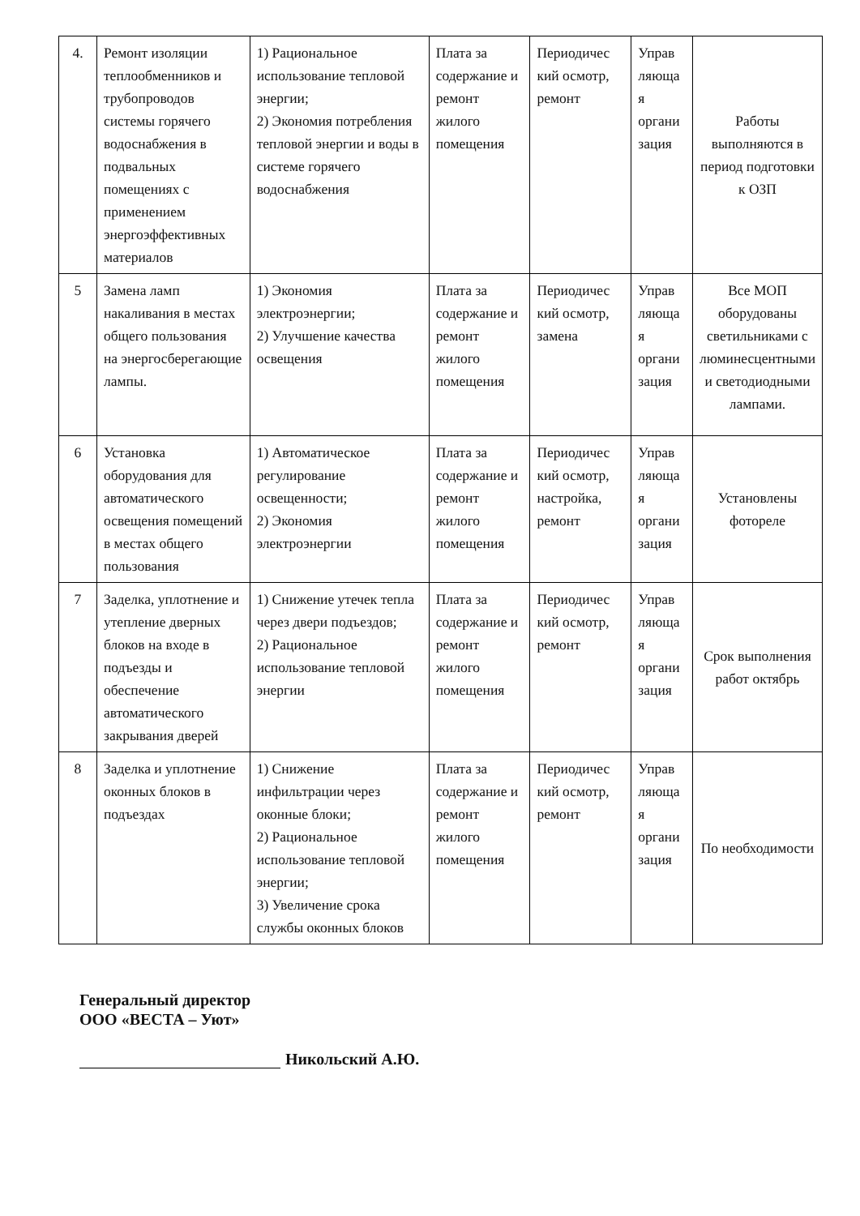| 4. | Ремонт изоляции теплообменников и трубопроводов системы горячего водоснабжения в подвальных помещениях с применением энергоэффективных материалов | 1) Рациональное использование тепловой энергии; 2) Экономия потребления тепловой энергии и воды в системе горячего водоснабжения | Плата за содержание и ремонт жилого помещения | Периодичес кий осмотр, ремонт | Управ ляюща я органи зация | Работы выполняются в период подготовки к ОЗП |
| 5 | Замена ламп накаливания в местах общего пользования на энергосберегающие лампы. | 1) Экономия электроэнергии; 2) Улучшение качества освещения | Плата за содержание и ремонт жилого помещения | Периодичес кий осмотр, замена | Управ ляюща я органи зация | Все МОП оборудованы светильниками с люминесцентными и светодиодными лампами. |
| 6 | Установка оборудования для автоматического освещения помещений в местах общего пользования | 1) Автоматическое регулирование освещенности; 2) Экономия электроэнергии | Плата за содержание и ремонт жилого помещения | Периодичес кий осмотр, настройка, ремонт | Управ ляюща я органи зация | Установлены фотореле |
| 7 | Заделка, уплотнение и утепление дверных блоков на входе в подъезды и обеспечение автоматического закрывания дверей | 1) Снижение утечек тепла через двери подъездов; 2) Рациональное использование тепловой энергии | Плата за содержание и ремонт жилого помещения | Периодичес кий осмотр, ремонт | Управ ляюща я органи зация | Срок выполнения работ октябрь |
| 8 | Заделка и уплотнение оконных блоков в подъездах | 1) Снижение инфильтрации через оконные блоки; 2) Рациональное использование тепловой энергии; 3) Увеличение срока службы оконных блоков | Плата за содержание и ремонт жилого помещения | Периодичес кий осмотр, ремонт | Управ ляюща я органи зация | По необходимости |
Генеральный директор
ООО «ВЕСТА – Уют»
Никольский А.Ю.